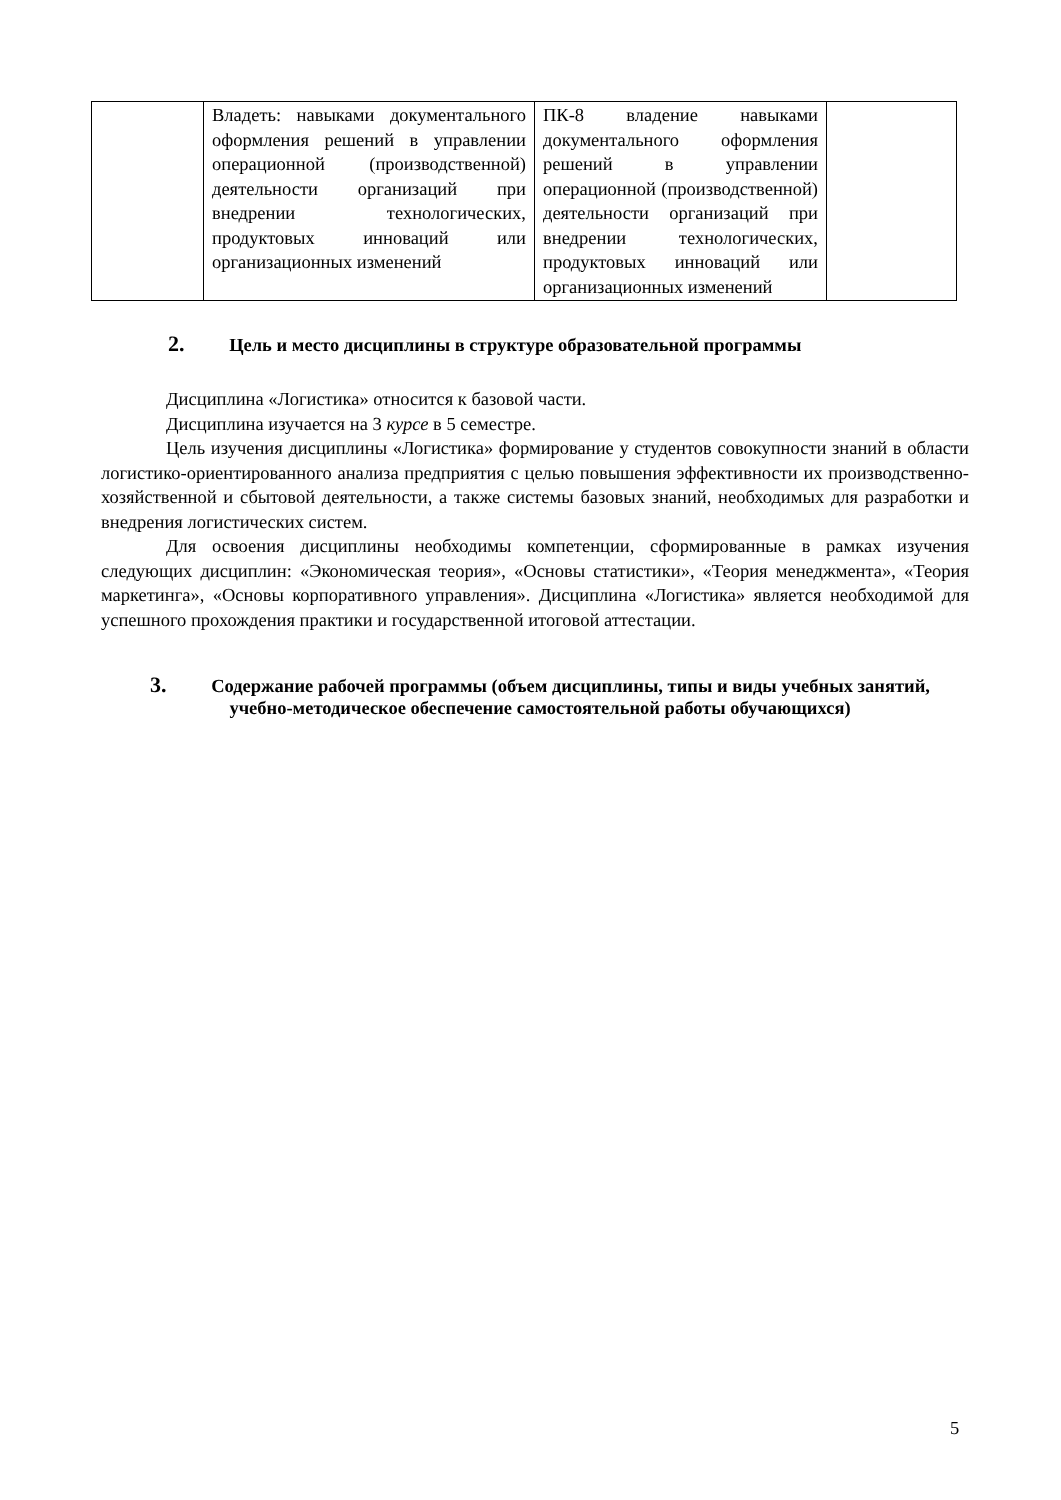| | Владеть: навыками документального оформления решений в управлении операционной (производственной) деятельности организаций при внедрении технологических, продуктовых инноваций или организационных изменений | ПК-8 владение навыками документального оформления решений в управлении операционной (производственной) деятельности организаций при внедрении технологических, продуктовых инноваций или организационных изменений | |
2. Цель и место дисциплины в структуре образовательной программы
Дисциплина «Логистика» относится к базовой части.
Дисциплина изучается на 3 курсе в 5 семестре.
Цель изучения дисциплины «Логистика» формирование у студентов совокупности знаний в области логистико-ориентированного анализа предприятия с целью повышения эффективности их производственно-хозяйственной и сбытовой деятельности, а также системы базовых знаний, необходимых для разработки и внедрения логистических систем.
Для освоения дисциплины необходимы компетенции, сформированные в рамках изучения следующих дисциплин: «Экономическая теория», «Основы статистики», «Теория менеджмента», «Теория маркетинга», «Основы корпоративного управления». Дисциплина «Логистика» является необходимой для успешного прохождения практики и государственной итоговой аттестации.
3. Содержание рабочей программы (объем дисциплины, типы и виды учебных занятий, учебно-методическое обеспечение самостоятельной работы обучающихся)
5